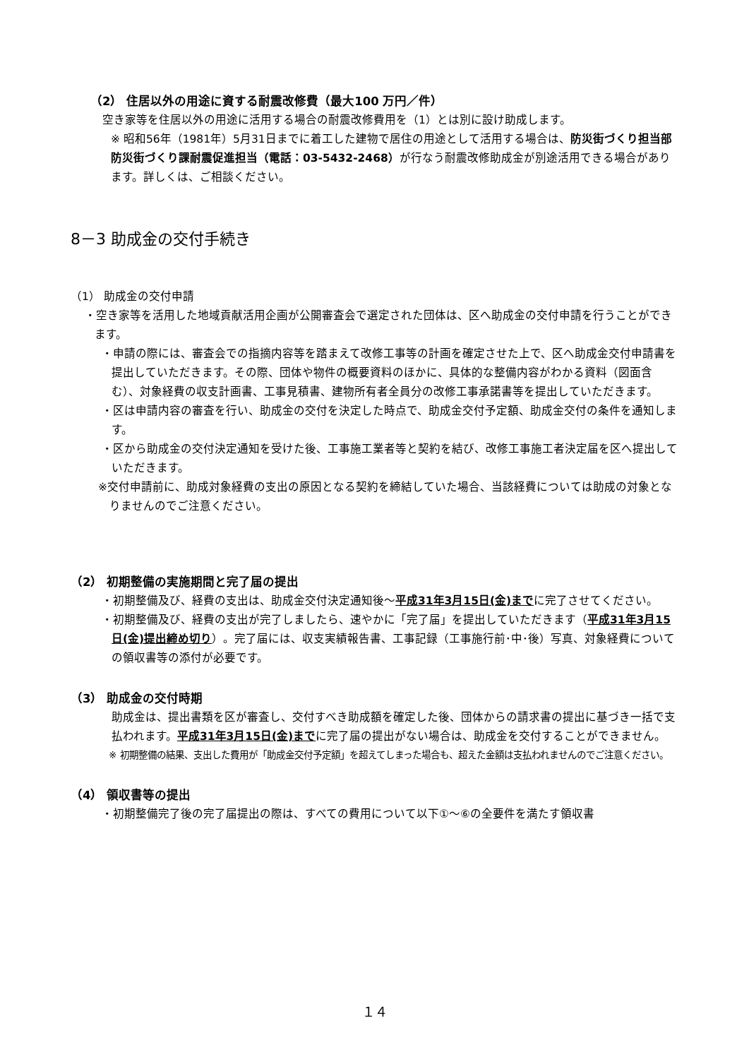（2） 住居以外の用途に資する耐震改修費（最大100 万円／件）
空き家等を住居以外の用途に活用する場合の耐震改修費用を（1）とは別に設け助成します。
※ 昭和56年（1981年）5月31日までに着工した建物で居住の用途として活用する場合は、防災街づくり担当部防災街づくり課耐震促進担当（電話：03-5432-2468）が行なう耐震改修助成金が別途活用できる場合があります。詳しくは、ご相談ください。
8－3 助成金の交付手続き
（1） 助成金の交付申請
・空き家等を活用した地域貢献活用企画が公開審査会で選定された団体は、区へ助成金の交付申請を行うことができます。
・申請の際には、審査会での指摘内容等を踏まえて改修工事等の計画を確定させた上で、区へ助成金交付申請書を提出していただきます。その際、団体や物件の概要資料のほかに、具体的な整備内容がわかる資料（図面含む）、対象経費の収支計画書、工事見積書、建物所有者全員分の改修工事承諾書等を提出していただきます。
・区は申請内容の審査を行い、助成金の交付を決定した時点で、助成金交付予定額、助成金交付の条件を通知します。
・区から助成金の交付決定通知を受けた後、工事施工業者等と契約を結び、改修工事施工者決定届を区へ提出していただきます。
※交付申請前に、助成対象経費の支出の原因となる契約を締結していた場合、当該経費については助成の対象となりませんのでご注意ください。
（2） 初期整備の実施期間と完了届の提出
・初期整備及び、経費の支出は、助成金交付決定通知後～平成31年3月15日(金)までに完了させてください。
・初期整備及び、経費の支出が完了しましたら、速やかに「完了届」を提出していただきます（平成31年3月15日(金)提出締め切り）。完了届には、収支実績報告書、工事記録（工事施行前･中･後）写真、対象経費についての領収書等の添付が必要です。
（3） 助成金の交付時期
助成金は、提出書類を区が審査し、交付すべき助成額を確定した後、団体からの請求書の提出に基づき一括で支払われます。平成31年3月15日(金)までに完了届の提出がない場合は、助成金を交付することができません。
※ 初期整備の結果、支出した費用が「助成金交付予定額」を超えてしまった場合も、超えた金額は支払われませんのでご注意ください。
（4） 領収書等の提出
・初期整備完了後の完了届提出の際は、すべての費用について以下①～⑥の全要件を満たす領収書
１４